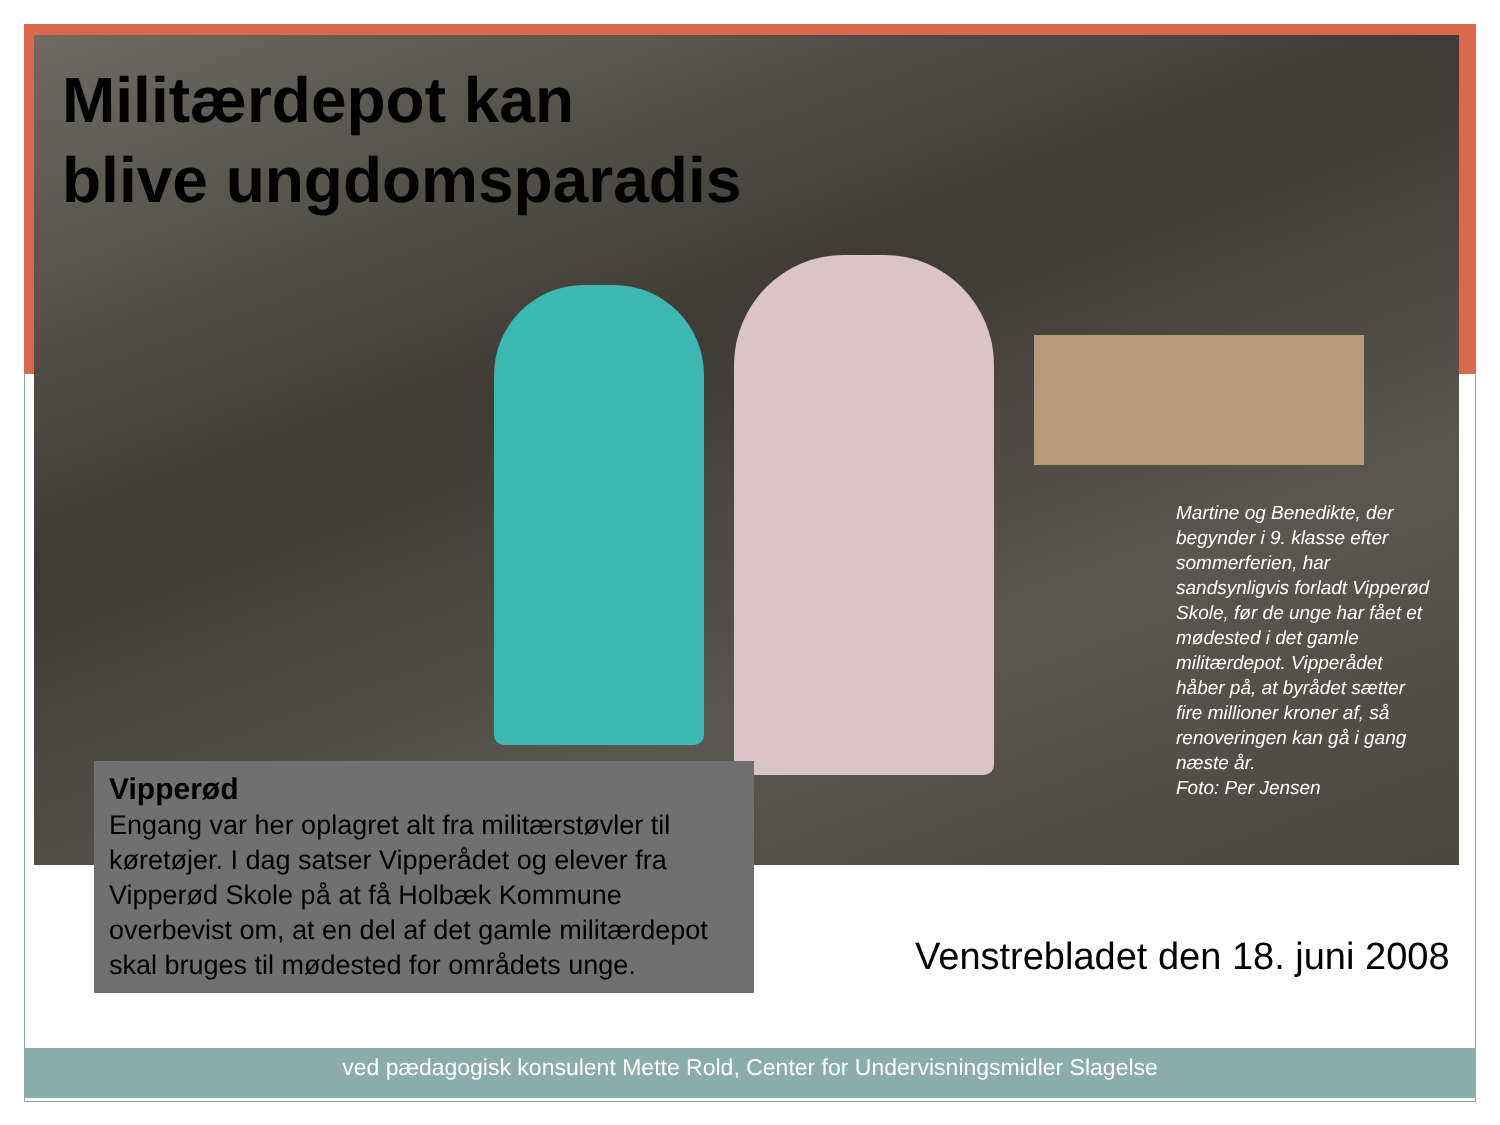Militærdepot kan
blive ungdomsparadis
Martine og Benedikte, der begynder i 9. klasse efter sommerferien, har sandsynligvis forladt Vipperød Skole, før de unge har fået et mødested i det gamle militærdepot. Vipperådet håber på, at byrådet sætter fire millioner kroner af, så renoveringen kan gå i gang næste år.
Foto: Per Jensen
Vipperød
Engang var her oplagret alt fra militærstøvler til køretøjer. I dag satser Vipperådet og elever fra Vipperød Skole på at få Holbæk Kommune overbevist om, at en del af det gamle militærdepot skal bruges til mødested for områdets unge.
Venstrebladet den 18. juni 2008
ved pædagogisk konsulent Mette Rold, Center for Undervisningsmidler Slagelse